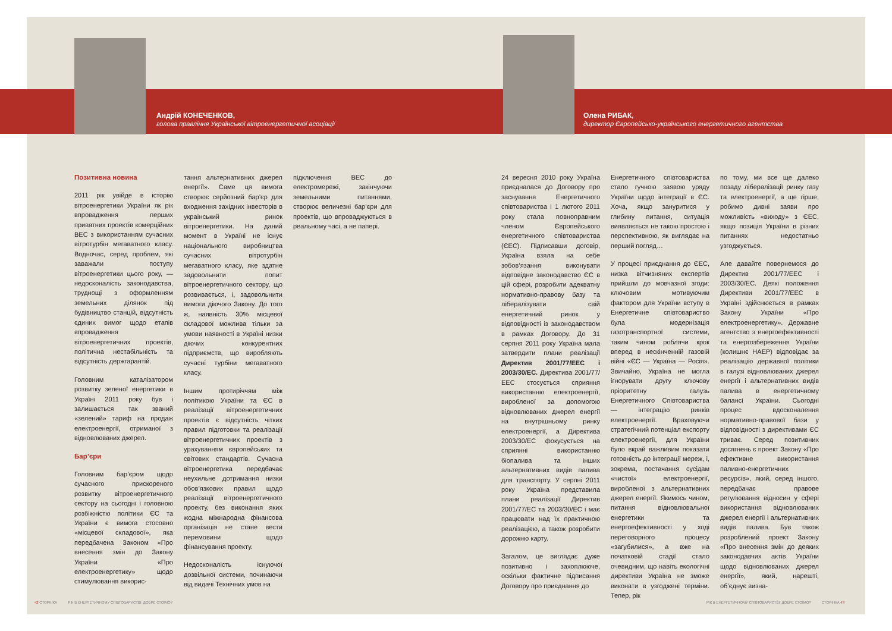Андрій КОНЕЧЕНКОВ,
голова правління Української вітроенергетичної асоціації
Позитивна новина
2011 рік увійде в історію вітроенергетики України як рік впровадження перших приватних проектів комерційних ВЕС з використанням сучасних вітротурбін мегаватного класу. Водночас, серед проблем, які заважали поступу вітроенергетики цього року, — недосконалість законодавства, труднощі з оформленням земельних ділянок під будівництво станцій, відсутність єдиних вимог щодо етапів впровадження вітроенергетичних проектів, політична нестабільність та відсутність держгарантій.
Головним каталізатором розвитку зеленої енергетики в Україні 2011 року був і залишається так званий «зелений» тариф на продаж електроенергії, отриманої з відновлюваних джерел.
Бар’єри
Головним бар’єром щодо сучасного прискореного розвитку вітроенергетичного сектору на сьогодні і головною розбіжністю політики ЄС та України є вимога стосовно «місцевої складової», яка передбачена Законом «Про внесення змін до Закону України «Про електроенергетику» щодо стимулювання викорис-
тання альтернативних джерел енергії». Саме ця вимога створює серйозний бар’єр для входження західних інвесторів в український ринок вітроенергетики. На даний момент в Україні не існує національного виробництва сучасних вітротурбін мегаватного класу, яке здатне задовольнити попит вітроенергетичного сектору, що розвивається, і, задовольнити вимоги діючого Закону. До того ж, наявність 30% місцевої складової можлива тільки за умови наявності в Україні низки діючих конкурентних підприємств, що виробляють сучасні турбіни мегаватного класу.
Іншим протиріччям між політикою України та ЄС в реалізації вітроенергетичних проектів є відсутність чітких правил підготовки та реалізації вітроенергетичних проектів з урахуванням європейських та світових стандартів. Сучасна вітроенергетика передбачає неухильне дотримання низки обов’язкових правил щодо реалізації вітроенергетичного проекту, без виконання яких жодна міжнародна фінансова організація не стане вести перемовини щодо фінансування проекту.
Недосконалість існуючої дозвільної системи, починаючи від видачі Технічних умов на
підключення ВЕС до електромережі, закінчуючи земельними питаннями, створює величезні бар’єри для проектів, що впроваджуються в реальному часі, а не папері.
42 СТОРІНКА РІК В ЕНЕРГЕТИЧНОМУ СПІВТОВАРИСТВІ: ДОБРЕ СТОЇМО?
Олена РИБАК,
директор Європейсько-українського енергетичного агентства
24 вересня 2010 року Україна приєдналася до Договору про заснування Енергетичного співтовариства і 1 лютого 2011 року стала повноправним членом Європейського енергетичного співтовариства (ЄЕС). Підписавши договір, Україна взяла на себе зобов’язання виконувати відповідне законодавство ЄС в цій сфері, розробити адекватну нормативно-правову базу та лібералізувати свій енергетичний ринок у відповідності із законодавством в рамках Договору. До 31 серпня 2011 року Україна мала затвердити плани реалізації Директив 2001/77/ЕЕС і 2003/30/ЕС. Директива 2001/77/ЕЕС стосується сприяння використанню електроенергії, виробленої за допомогою відновлюваних джерел енергії на внутрішньому ринку електроенергії, а Директива 2003/30/ЕС фокусується на сприянні використанню біопалива та інших альтернативних видів палива для транспорту. У серпні 2011 року Україна представила плани реалізації Директив 2001/77/ЕС та 2003/30/ЕС і має працювати над їх практичною реалізацією, а також розробити дорожню карту.
Загалом, це виглядає дуже позитивно і захоплююче, оскільки фактичне підписання Договору про приєднання до
Енергетичного співтовариства стало гучною заявою уряду України щодо інтеграції в ЄС. Хоча, якщо зануритися у глибину питання, ситуація виявляється не такою простою і перспективною, як виглядає на перший погляд…
У процесі приєднання до ЄЕС, низка вітчизняних експертів прийшли до мовчазної згоди: ключовим мотивуючим фактором для України вступу в Енергетичне співтовариство була модернізація газотранспортної системи, таким чином роблячи крок вперед в нескінченній газовій війні «ЄС — Україна — Росія». Звичайно, Україна не могла ігнорувати другу ключову пріоритетну галузь Енергетичного Співтовариства — інтеграцію ринків електроенергії. Враховуючи стратегічний потенціал експорту електроенергії, для України було вкрай важливим показати готовність до інтеграції мереж, і, зокрема, постачання сусідам «чистої» електроенергії, виробленої з альтернативних джерел енергії. Якимось чином, питання відновлювальної енергетики та енергоефективності у ході переговорного процесу «загубилися», а вже на початковій стадії стало очевидним, що навіть екологічні директиви Україна не зможе виконати в узгоджені терміни. Тепер, рік
по тому, ми все ще далеко позаду лібералізації ринку газу та електроенергії, а ще гірше, робимо дивні заяви про можливість «виходу» з ЄЕС, якщо позиція України в різних питаннях недостатньо узгоджується.
Але давайте повернемося до Директив 2001/77/ЕЕС і 2003/30/ЕС. Деякі положення Директиви 2001/77/ЕЕС в Україні здійснюється в рамках Закону України «Про електроенергетику». Державне агентство з енергоефективності та енергозбереження України (колишнє НАЕР) відповідає за реалізацію державної політики в галузі відновлюваних джерел енергії і альтернативних видів палива в енергетичному балансі України. Сьогодні процес вдосконалення нормативно-правової бази у відповідності з директивами ЄС триває. Серед позитивних досягнень є проект Закону «Про ефективне використання паливно-енергетичних ресурсів», який, серед іншого, передбачає правове регулювання відносин у сфері використання відновлюваних джерел енергії і альтернативних видів палива. Був також розроблений проект Закону «Про внесення змін до деяких законодавчих актів України щодо відновлюваних джерел енергії», який, нарешті, об’єднує визна-
РІК В ЕНЕРГЕТИЧНОМУ СПІВТОВАРИСТВІ: ДОБРЕ СТОЇМО? СТОРІНКА 43